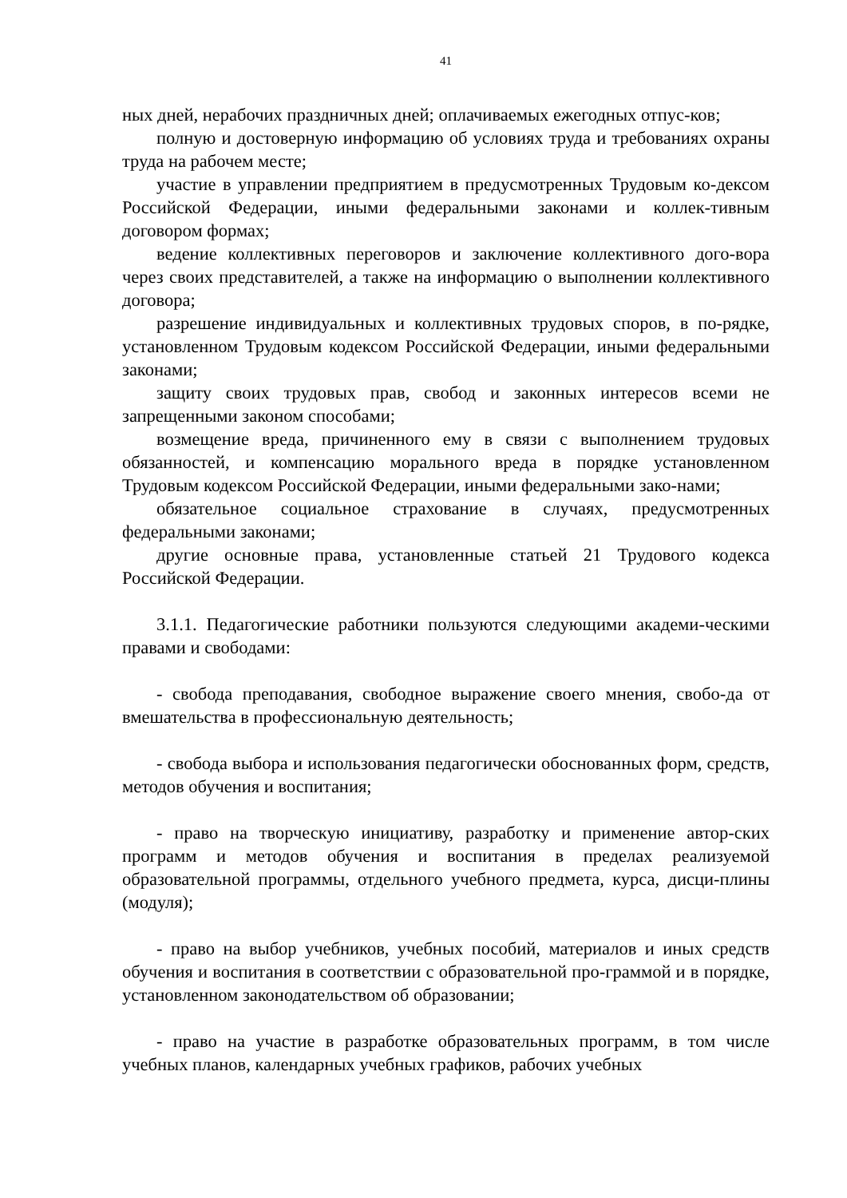41
ных дней, нерабочих праздничных дней; оплачиваемых ежегодных отпус-ков;
полную и достоверную информацию об условиях труда и требованиях охраны труда на рабочем месте;
участие в управлении предприятием в предусмотренных Трудовым ко-дексом Российской Федерации, иными федеральными законами и коллек-тивным договором формах;
ведение коллективных переговоров и заключение коллективного дого-вора через своих представителей, а также на информацию о выполнении коллективного договора;
разрешение индивидуальных и коллективных трудовых споров, в по-рядке, установленном Трудовым кодексом Российской Федерации, иными федеральными законами;
защиту своих трудовых прав, свобод и законных интересов всеми не запрещенными законом способами;
возмещение вреда, причиненного ему в связи с выполнением трудовых обязанностей, и компенсацию морального вреда в порядке установленном Трудовым кодексом Российской Федерации, иными федеральными зако-нами;
обязательное социальное страхование в случаях, предусмотренных федеральными законами;
другие основные права, установленные статьей 21 Трудового кодекса Российской Федерации.
3.1.1. Педагогические работники пользуются следующими академи-ческими правами и свободами:
- свобода преподавания, свободное выражение своего мнения, свобо-да от вмешательства в профессиональную деятельность;
- свобода выбора и использования педагогически обоснованных форм, средств, методов обучения и воспитания;
- право на творческую инициативу, разработку и применение автор-ских программ и методов обучения и воспитания в пределах реализуемой образовательной программы, отдельного учебного предмета, курса, дисци-плины (модуля);
- право на выбор учебников, учебных пособий, материалов и иных средств обучения и воспитания в соответствии с образовательной про-граммой и в порядке, установленном законодательством об образовании;
- право на участие в разработке образовательных программ, в том числе учебных планов, календарных учебных графиков, рабочих учебных